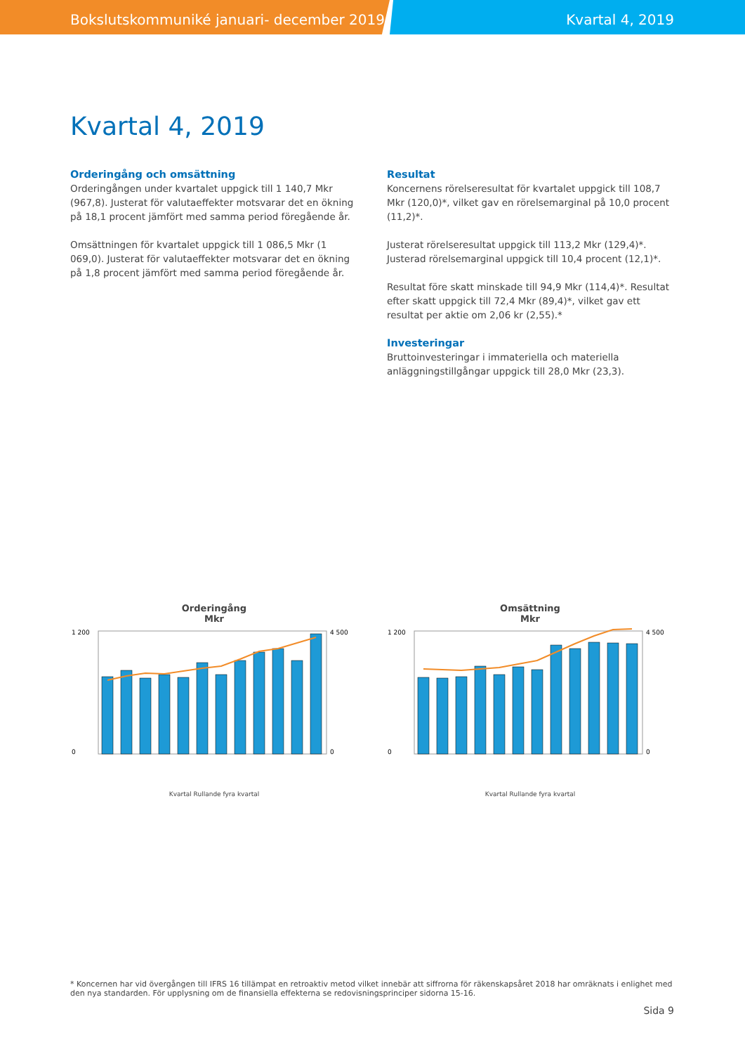Bokslutskommuniké januari- december 2019 Kvartal 4, 2019
Kvartal 4, 2019
Orderingång och omsättning
Orderingången under kvartalet uppgick till 1 140,7 Mkr (967,8). Justerat för valutaeffekter motsvarar det en ökning på 18,1 procent jämfört med samma period föregående år.
Omsättningen för kvartalet uppgick till 1 086,5 Mkr (1 069,0). Justerat för valutaeffekter motsvarar det en ökning på 1,8 procent jämfört med samma period föregående år.
Resultat
Koncernens rörelseresultat för kvartalet uppgick till 108,7 Mkr (120,0)*, vilket gav en rörelsemarginal på 10,0 procent (11,2)*.
Justerat rörelseresultat uppgick till 113,2 Mkr (129,4)*. Justerad rörelsemarginal uppgick till 10,4 procent (12,1)*.
Resultat före skatt minskade till 94,9 Mkr (114,4)*. Resultat efter skatt uppgick till 72,4 Mkr (89,4)*, vilket gav ett resultat per aktie om 2,06 kr (2,55).*
Investeringar
Bruttoinvesteringar i immateriella och materiella anläggningstillgångar uppgick till 28,0 Mkr (23,3).
Orderingång
Mkr
0
1 200
4 500
0
Kvartal Rullande fyra kvartal
Omsättning
Mkr
0
1 200
4 500
0
Kvartal Rullande fyra kvartal
* Koncernen har vid övergången till IFRS 16 tillämpat en retroaktiv metod vilket innebär att siffrorna för räkenskapsåret 2018 har omräknats i enlighet med den nya standarden. För upplysning om de finansiella effekterna se redovisningsprinciper sidorna 15-16.
Sida 9